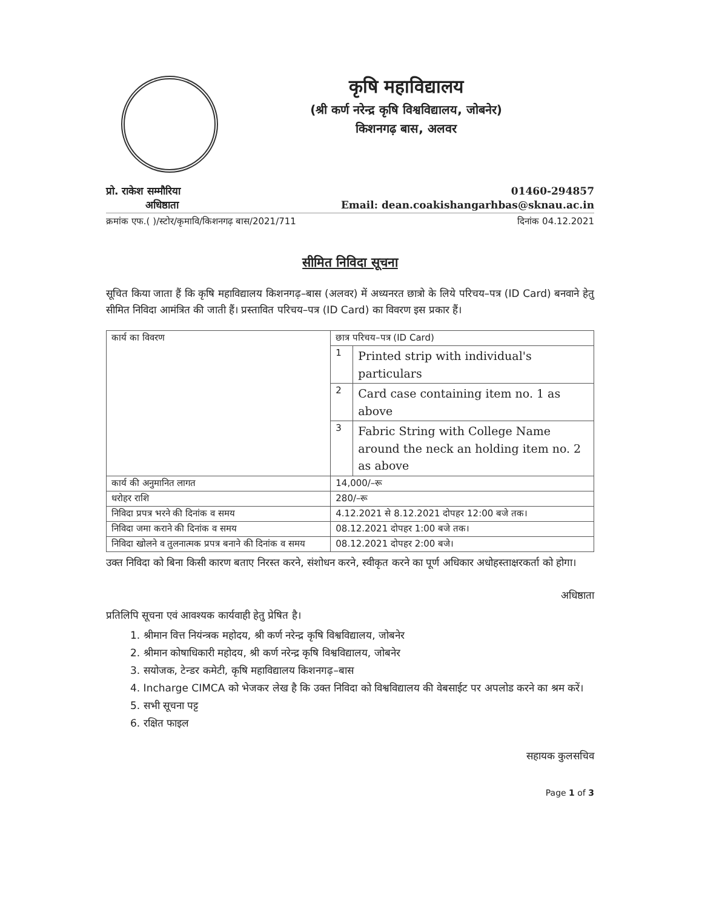कृषि महाविद्यालय
(श्री कर्ण नरेन्द्र कृषि विश्वविद्यालय, जोबनेर)
किशनगढ़ बास, अलवर
प्रो. राकेश सम्मौरिया 01460-294857
अधिष्ठाता Email: dean.coakishangarhbas@sknau.ac.in
क्रमांक एफ.( )/स्टोर/कृमावि/किशनगढ़ बास/2021/711 दिनांक 04.12.2021
सीमित निविदा सूचना
सूचित किया जाता हैं कि कृषि महाविद्यालय किशनगढ़–बास (अलवर) में अध्यनरत छात्रो के लिये परिचय–पत्र (ID Card) बनवाने हेतु सीमित निविदा आमंत्रित की जाती हैं। प्रस्तावित परिचय–पत्र (ID Card) का विवरण इस प्रकार हैं।
| कार्य का विवरण | छात्र परिचय–पत्र (ID Card) | |
| | 1 | Printed strip with individual's particulars |
| | 2 | Card case containing item no. 1 as above |
| | 3 | Fabric String with College Name around the neck an holding item no. 2 as above |
| कार्य की अनुमानित लागत | 14,000/–रू | |
| धरोहर राशि | 280/–रू | |
| निविदा प्रपत्र भरने की दिनांक व समय | 4.12.2021 से 8.12.2021 दोपहर 12:00 बजे तक। | |
| निविदा जमा कराने की दिनांक व समय | 08.12.2021 दोपहर 1:00 बजे तक। | |
| निविदा खोलने व तुलनात्मक प्रपत्र बनाने की दिनांक व समय | 08.12.2021 दोपहर 2:00 बजे। | |
उक्त निविदा को बिना किसी कारण बताए निरस्त करने, संशोधन करने, स्वीकृत करने का पूर्ण अधिकार अधोहस्ताक्षरकर्ता को होगा।
अधिष्ठाता
प्रतिलिपि सूचना एवं आवश्यक कार्यवाही हेतु प्रेषित है।
1. श्रीमान वित्त नियंन्त्रक महोदय, श्री कर्ण नरेन्द्र कृषि विश्वविद्यालय, जोबनेर
2. श्रीमान कोषाधिकारी महोदय, श्री कर्ण नरेन्द्र कृषि विश्वविद्यालय, जोबनेर
3. सयोजक, टेन्डर कमेटी, कृषि महाविद्यालय किशनगढ़–बास
4. Incharge CIMCA को भेजकर लेख है कि उक्त निविदा को विश्वविद्यालय की वेबसाईट पर अपलोड करने का श्रम करें।
5. सभी सूचना पट्ट
6. रक्षित फाइल
सहायक कुलसचिव
Page 1 of 3